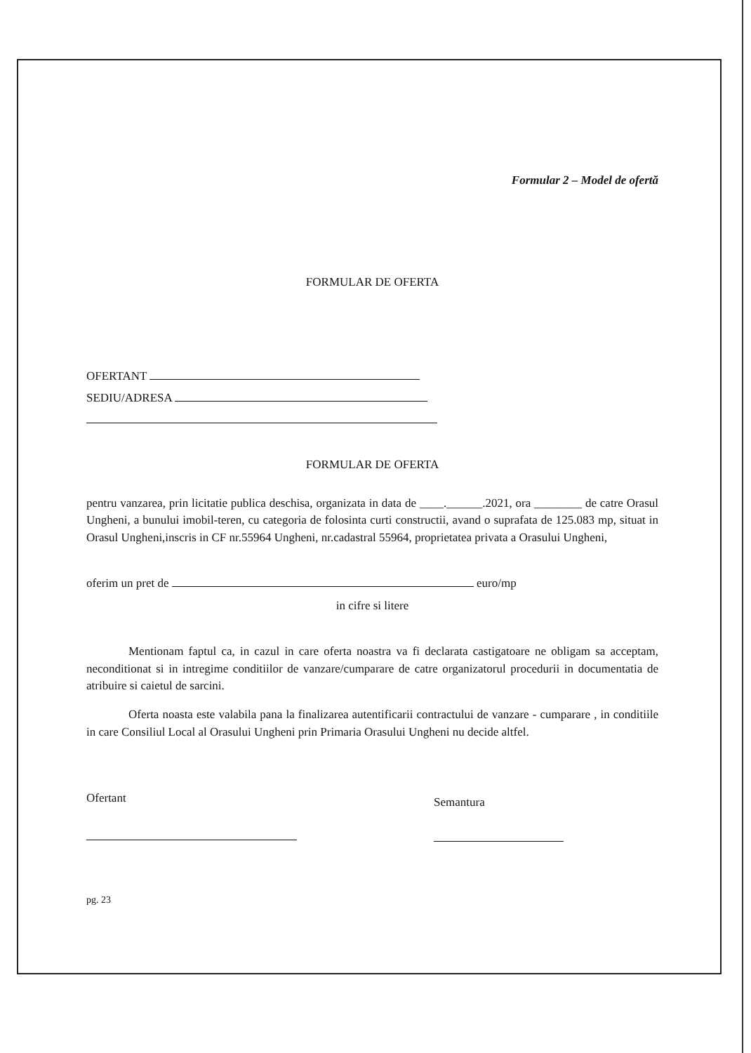Formular 2 – Model de ofertă
FORMULAR DE OFERTA
OFERTANT
SEDIU/ADRESA
FORMULAR DE OFERTA
pentru vanzarea, prin licitatie publica deschisa, organizata in data de ____.______.2021, ora ________ de catre Orasul Ungheni, a bunului imobil-teren, cu categoria de folosinta curti constructii, avand o suprafata de 125.083 mp, situat in Orasul Ungheni,inscris in CF nr.55964 Ungheni, nr.cadastral 55964, proprietatea privata a Orasului Ungheni,
oferim un pret de euro/mp
in cifre si litere
Mentionam faptul ca, in cazul in care oferta noastra va fi declarata castigatoare ne obligam sa acceptam, neconditionat si in intregime conditiilor de vanzare/cumparare de catre organizatorul procedurii in documentatia de atribuire si caietul de sarcini.
Oferta noasta este valabila pana la finalizarea autentificarii contractului de vanzare - cumparare , in conditiile in care Consiliul Local al Orasului Ungheni prin Primaria Orasului Ungheni nu decide altfel.
Ofertant
Semantura
pg. 23